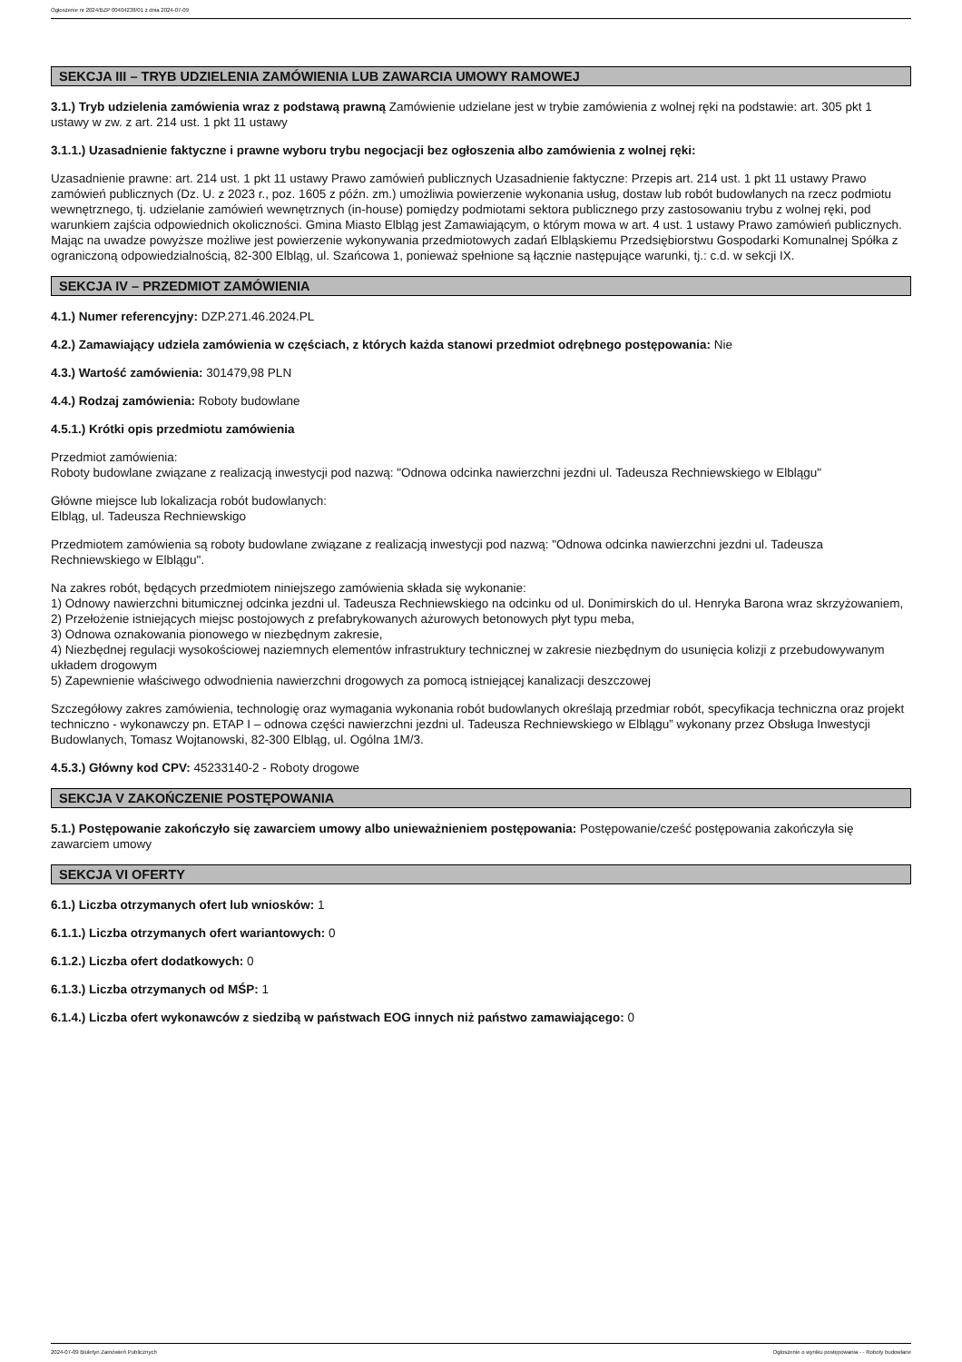Ogłoszenie nr 2024/BZP 00404238/01 z dnia 2024-07-09
SEKCJA III – TRYB UDZIELENIA ZAMÓWIENIA LUB ZAWARCIA UMOWY RAMOWEJ
3.1.) Tryb udzielenia zamówienia wraz z podstawą prawną Zamówienie udzielane jest w trybie zamówienia z wolnej ręki na podstawie: art. 305 pkt 1 ustawy w zw. z art. 214 ust. 1 pkt 11 ustawy
3.1.1.) Uzasadnienie faktyczne i prawne wyboru trybu negocjacji bez ogłoszenia albo zamówienia z wolnej ręki:
Uzasadnienie prawne: art. 214 ust. 1 pkt 11 ustawy Prawo zamówień publicznych Uzasadnienie faktyczne: Przepis art. 214 ust. 1 pkt 11 ustawy Prawo zamówień publicznych (Dz. U. z 2023 r., poz. 1605 z późn. zm.) umożliwia powierzenie wykonania usług, dostaw lub robót budowlanych na rzecz podmiotu wewnętrznego, tj. udzielanie zamówień wewnętrznych (in-house) pomiędzy podmiotami sektora publicznego przy zastosowaniu trybu z wolnej ręki, pod warunkiem zajścia odpowiednich okoliczności. Gmina Miasto Elbląg jest Zamawiającym, o którym mowa w art. 4 ust. 1 ustawy Prawo zamówień publicznych. Mając na uwadze powyższe możliwe jest powierzenie wykonywania przedmiotowych zadań Elbląskiemu Przedsiębiorstwu Gospodarki Komunalnej Spółka z ograniczoną odpowiedzialnością, 82-300 Elbląg, ul. Szańcowa 1, ponieważ spełnione są łącznie następujące warunki, tj.: c.d. w sekcji IX.
SEKCJA IV – PRZEDMIOT ZAMÓWIENIA
4.1.) Numer referencyjny: DZP.271.46.2024.PL
4.2.) Zamawiający udziela zamówienia w częściach, z których każda stanowi przedmiot odrębnego postępowania: Nie
4.3.) Wartość zamówienia: 301479,98 PLN
4.4.) Rodzaj zamówienia: Roboty budowlane
4.5.1.) Krótki opis przedmiotu zamówienia
Przedmiot zamówienia:
Roboty budowlane związane z realizacją inwestycji pod nazwą: "Odnowa odcinka nawierzchni jezdni ul. Tadeusza Rechniewskiego w Elblągu"
Główne miejsce lub lokalizacja robót budowlanych:
Elbląg, ul. Tadeusza Rechniewskigo
Przedmiotem zamówienia są roboty budowlane związane z realizacją inwestycji pod nazwą: "Odnowa odcinka nawierzchni jezdni ul. Tadeusza Rechniewskiego w Elblągu".
Na zakres robót, będących przedmiotem niniejszego zamówienia składa się wykonanie:
1) Odnowy nawierzchni bitumicznej odcinka jezdni ul. Tadeusza Rechniewskiego na odcinku od ul. Donimirskich do ul. Henryka Barona wraz skrzyżowaniem,
2) Przełożenie istniejących miejsc postojowych z prefabrykowanych ażurowych betonowych płyt typu meba,
3) Odnowa oznakowania pionowego w niezbędnym zakresie,
4) Niezbędnej regulacji wysokościowej naziemnych elementów infrastruktury technicznej w zakresie niezbędnym do usunięcia kolizji z przebudowywanym układem drogowym
5) Zapewnienie właściwego odwodnienia nawierzchni drogowych za pomocą istniejącej kanalizacji deszczowej
Szczegółowy zakres zamówienia, technologię oraz wymagania wykonania robót budowlanych określają przedmiar robót, specyfikacja techniczna oraz projekt techniczno - wykonawczy pn. ETAP I – odnowa części nawierzchni jezdni ul. Tadeusza Rechniewskiego w Elblągu” wykonany przez Obsługa Inwestycji Budowlanych, Tomasz Wojtanowski, 82-300 Elbląg, ul. Ogólna 1M/3.
4.5.3.) Główny kod CPV: 45233140-2 - Roboty drogowe
SEKCJA V ZAKOŃCZENIE POSTĘPOWANIA
5.1.) Postępowanie zakończyło się zawarciem umowy albo unieważnieniem postępowania: Postępowanie/cześć postępowania zakończyła się zawarciem umowy
SEKCJA VI OFERTY
6.1.) Liczba otrzymanych ofert lub wniosków: 1
6.1.1.) Liczba otrzymanych ofert wariantowych: 0
6.1.2.) Liczba ofert dodatkowych: 0
6.1.3.) Liczba otrzymanych od MŚP: 1
6.1.4.) Liczba ofert wykonawców z siedzibą w państwach EOG innych niż państwo zamawiającego: 0
2024-07-09 Biuletyn Zamówień Publicznych Ogłoszenie o wyniku postępowania - - Roboty budowlane